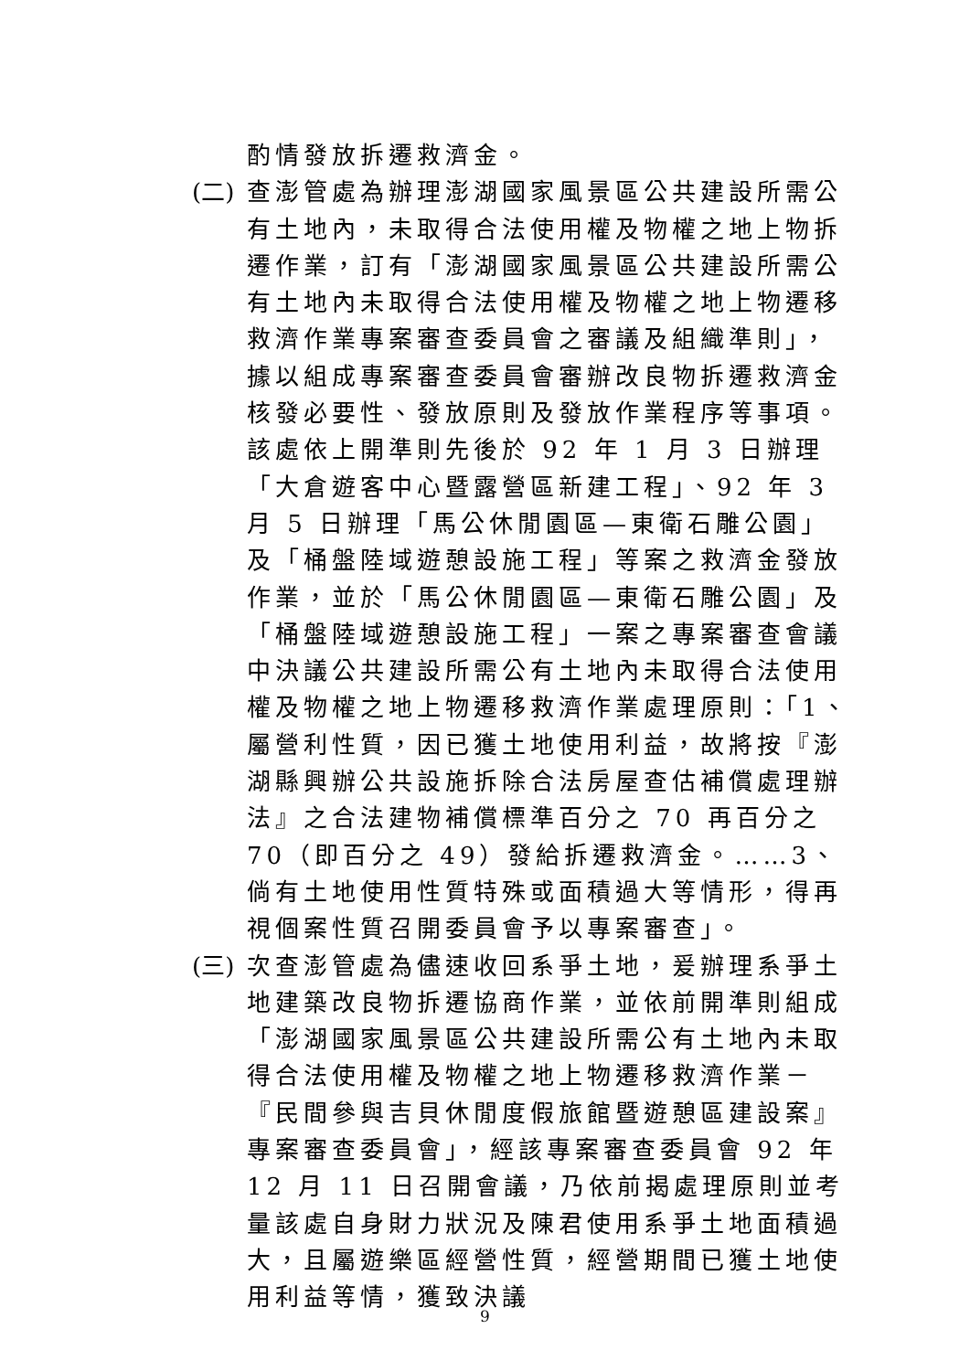酌情發放拆遷救濟金。
(二) 查澎管處為辦理澎湖國家風景區公共建設所需公有土地內，未取得合法使用權及物權之地上物拆遷作業，訂有「澎湖國家風景區公共建設所需公有土地內未取得合法使用權及物權之地上物遷移救濟作業專案審查委員會之審議及組織準則」，據以組成專案審查委員會審辦改良物拆遷救濟金核發必要性、發放原則及發放作業程序等事項。該處依上開準則先後於 92 年 1 月 3 日辦理「大倉遊客中心暨露營區新建工程」、92 年 3 月 5 日辦理「馬公休閒園區—東衛石雕公園」及「桶盤陸域遊憩設施工程」等案之救濟金發放作業，並於「馬公休閒園區—東衛石雕公園」及「桶盤陸域遊憩設施工程」一案之專案審查會議中決議公共建設所需公有土地內未取得合法使用權及物權之地上物遷移救濟作業處理原則：「1、屬營利性質，因已獲土地使用利益，故將按『澎湖縣興辦公共設施拆除合法房屋查估補償處理辦法』之合法建物補償標準百分之 70 再百分之 70（即百分之 49）發給拆遷救濟金。……3、倘有土地使用性質特殊或面積過大等情形，得再視個案性質召開委員會予以專案審查」。
(三) 次查澎管處為儘速收回系爭土地，爰辦理系爭土地建築改良物拆遷協商作業，並依前開準則組成「澎湖國家風景區公共建設所需公有土地內未取得合法使用權及物權之地上物遷移救濟作業－『民間參與吉貝休閒度假旅館暨遊憩區建設案』專案審查委員會」，經該專案審查委員會 92 年 12 月 11 日召開會議，乃依前揭處理原則並考量該處自身財力狀況及陳君使用系爭土地面積過大，且屬遊樂區經營性質，經營期間已獲土地使用利益等情，獲致決議
9